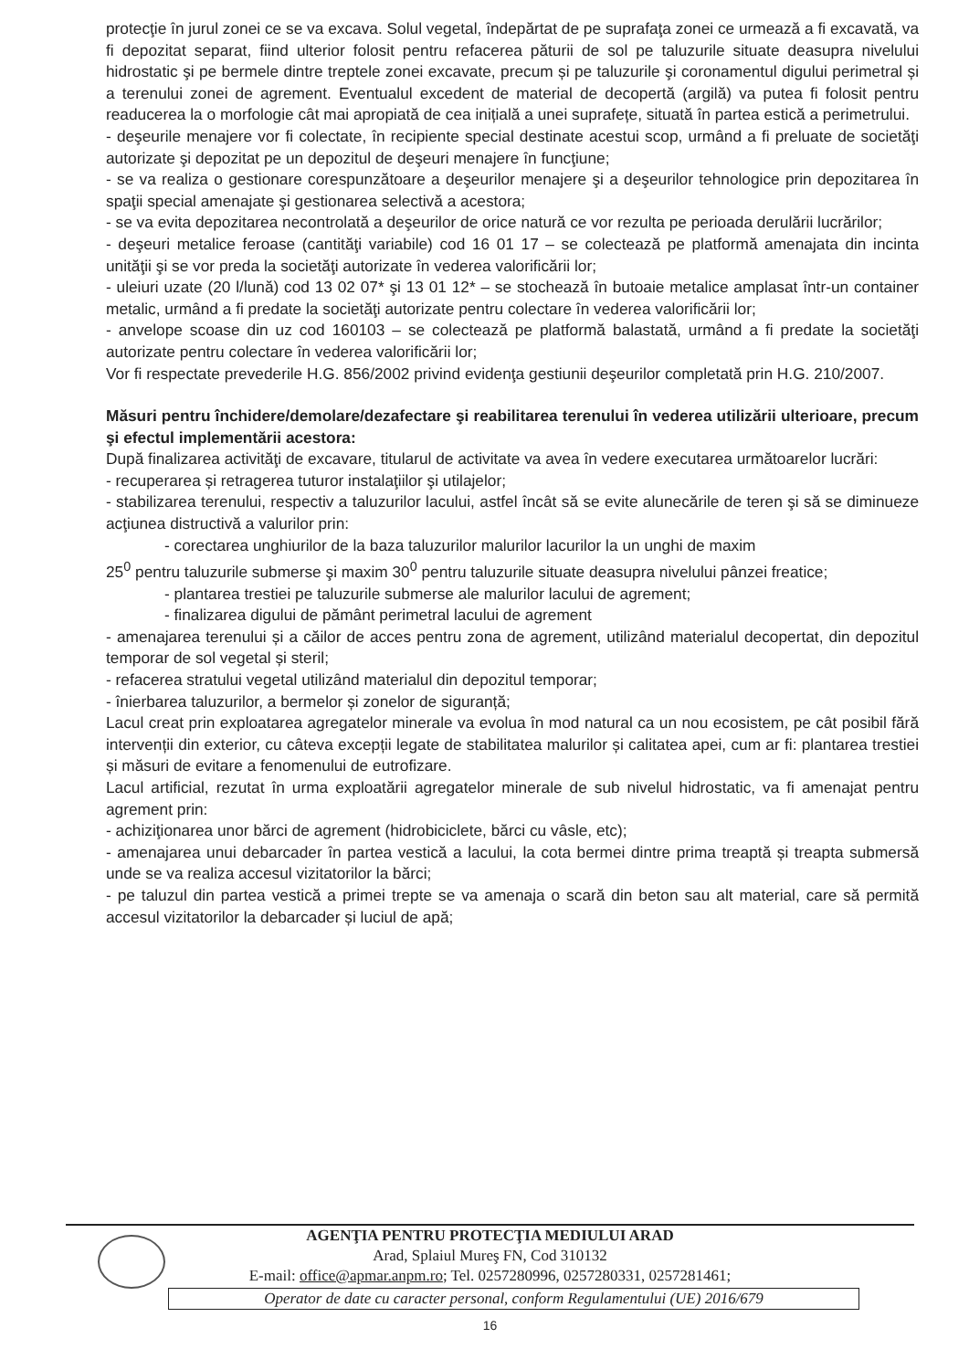protecţie în jurul zonei ce se va excava. Solul vegetal, îndepărtat de pe suprafaţa zonei ce urmează a fi excavată, va fi depozitat separat, fiind ulterior folosit pentru refacerea păturii de sol pe taluzurile situate deasupra nivelului hidrostatic şi pe bermele dintre treptele zonei excavate, precum și pe taluzurile şi coronamentul digului perimetral și a terenului zonei de agrement. Eventualul excedent de material de decopertă (argilă) va putea fi folosit pentru readucerea la o morfologie cât mai apropiată de cea inițială a unei suprafețe, situată în partea estică a perimetrului.
- deşeurile menajere vor fi colectate, în recipiente special destinate acestui scop, urmând a fi preluate de societăţi autorizate şi depozitat pe un depozitul de deşeuri menajere în funcţiune;
- se va realiza o gestionare corespunzătoare a deşeurilor menajere şi a deşeurilor tehnologice prin depozitarea în spaţii special amenajate şi gestionarea selectivă a acestora;
- se va evita depozitarea necontrolată a deşeurilor de orice natură ce vor rezulta pe perioada derulării lucrărilor;
- deşeuri metalice feroase (cantităţi variabile) cod 16 01 17 – se colectează pe platformă amenajata din incinta unităţii şi se vor preda la societăţi autorizate în vederea valorificării lor;
- uleiuri uzate (20 l/lună) cod 13 02 07* şi 13 01 12* – se stochează în butoaie metalice amplasat într-un container metalic, urmând a fi predate la societăţi autorizate pentru colectare în vederea valorificării lor;
- anvelope scoase din uz cod 160103 – se colectează pe platformă balastată, urmând a fi predate la societăţi autorizate pentru colectare în vederea valorificării lor;
Vor fi respectate prevederile H.G. 856/2002 privind evidenţa gestiunii deşeurilor completată prin H.G. 210/2007.
Măsuri pentru închidere/demolare/dezafectare şi reabilitarea terenului în vederea utilizării ulterioare, precum şi efectul implementării acestora:
După finalizarea activităţi de excavare, titularul de activitate va avea în vedere executarea următoarelor lucrări:
- recuperarea și retragerea tuturor instalaţiilor şi utilajelor;
- stabilizarea terenului, respectiv a taluzurilor lacului, astfel încât să se evite alunecările de teren şi să se diminueze acţiunea distructivă a valurilor prin:
- corectarea unghiurilor de la baza taluzurilor malurilor lacurilor la un unghi de maxim
25<sup>0</sup> pentru taluzurile submerse şi maxim 30<sup>0</sup> pentru taluzurile situate deasupra nivelului pânzei freatice;
- plantarea trestiei pe taluzurile submerse ale malurilor lacului de agrement;
- finalizarea digului de pământ perimetral lacului de agrement
- amenajarea terenului și a căilor de acces pentru zona de agrement, utilizând materialul decopertat, din depozitul temporar de sol vegetal și steril;
- refacerea stratului vegetal utilizând materialul din depozitul temporar;
- înierbarea taluzurilor, a bermelor și zonelor de siguranță;
Lacul creat prin exploatarea agregatelor minerale va evolua în mod natural ca un nou ecosistem, pe cât posibil fără intervenții din exterior, cu câteva excepții legate de stabilitatea malurilor și calitatea apei, cum ar fi: plantarea trestiei și măsuri de evitare a fenomenului de eutrofizare.
Lacul artificial, rezutat în urma exploatării agregatelor minerale de sub nivelul hidrostatic, va fi amenajat pentru agrement prin:
- achiziţionarea unor bărci de agrement (hidrobiciclete, bărci cu vâsle, etc);
- amenajarea unui debarcader în partea vestică a lacului, la cota bermei dintre prima treaptă și treapta submersă unde se va realiza accesul vizitatorilor la bărci;
- pe taluzul din partea vestică a primei trepte se va amenaja o scară din beton sau alt material, care să permită accesul vizitatorilor la debarcader și luciul de apă;
AGENŢIA PENTRU PROTECŢIA MEDIULUI ARAD
Arad, Splaiul Mureş FN, Cod 310132
E-mail: office@apmar.anpm.ro; Tel. 0257280996, 0257280331, 0257281461;
Operator de date cu caracter personal, conform Regulamentului (UE) 2016/679
16